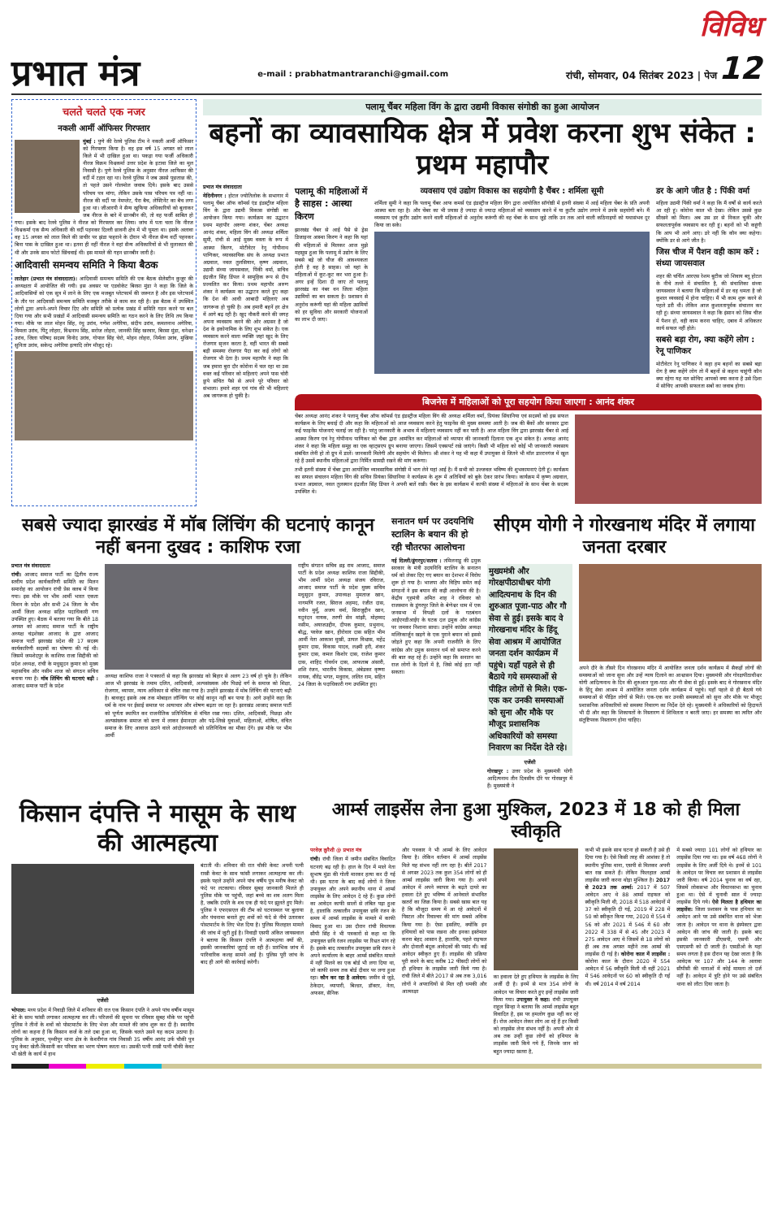प्रभात मंत्र
e-mail : prabhatmantraranchi@gmail.com
विविध
रांची, सोमवार, 04 सितंबर 2023 | पेज 12
चलते चलते एक नजर
नकली आर्मी ऑफिसर गिरफ्तार
मुंबई : पुणे की रेलवे पुलिस टीम ने नकली आर्मी ऑफिसर को गिरफ्तार किया है। वह इस वर्ष 15 अगस्त को लाल किले में भी दाखिल हुआ था। पकड़ा गया फर्जी अधिकारी नीरज विक्रम विश्वकर्मा उत्तर प्रदेश के इटावा जिले का मूल निवासी है। पुणे रेलवे पुलिस के अनुसार नीरज आफिसर की वर्दी में टहल रहा था। रेलवे पुलिस ने जब उससे पूछताछ की, तो पहले उसने गोलमोल जवाब दिये। इसके बाद उससे परिचय पत्र मांगा, लेकिन उसके पास परिचय पत्र नहीं था। नीरज की वर्दी पर नेमप्लेट, पैरा बैच, लेफ्टिनेंट का बैच लगा हुआ था। जीआरपी ने सैन्य खुफिया अधिकारियों को बुलाकर जब नीरज के बारे में छानबीन की, तो वह फर्जी साबित हो गया। इसके बाद रेलवे पुलिस ने नीरज को गिरफ्तार कर लिया। जांच में पता चला कि नीरज विश्वकर्मा एक सैन्य अधिकारी की वर्दी पहनकर दिल्ली छावनी क्षेत्र में भी घूमता था। इसके अलावा वह 15 अगस्त को लाल किले की प्राचीर पर झंडा फहराने के दौरान भी नीरज सैन्य वर्दी पहनकर बिना पास के दाखिल हुआ था। इतना ही नहीं नीरज ने वहां सैन्य अधिकारियों से भी मुलाकात की थी और उनके साथ फोटो खिंचवाई थी। इस मामले की गहन छानबीन जारी है।
आदिवासी समन्वय समिति ने किया बैठक
लातेहार (प्रभात मंत्र संवाददाता): आदिवासी समन्वय समिति की एक बैठक सेलेस्टीन कुजुर की अध्यक्षता में आयोजित की गयी। इस अवसर पर एडवोकेट बिरसा मुंडा ने कहा कि जिले के आदिवासियों को एक सूत्र में लाने के लिए एक मजबूत प्लेटफार्म की जरूरत है और इस प्लेटफार्म के तौर पर आदिवासी समन्वय समिति मजबूत तरीके से काम कर रही है। इस बैठक में उपस्थित लोगों द्वारा अपने-अपने विचार दिए और समिति को प्रत्येक प्रखंड में समिति गठन करने पर बल दिया गया और सभी प्रखंडों में आदिवासी समन्वय समिति का गठन करने के लिए तिथि तय किया गया। मौके पर लाल मोहन सिंह, रंथु उरांव, गणेश अगेरिया, संदीप उरांव, कमलनाथ अगेरिया, विमला उरांव, पिंटू लोहरा, विश्वनाथ सिंह, सरोज लोहरा, जानकी सिंह खरवार, बिरसा मुंडा, धनेश्वर उरांव, जिला परिषद सदस्य विनोद उरांव, गोपाल सिंह चेरो, मोहन लोहरा, निर्मला उरांव, मुखिया सुनिता उरांव, सकेन्द्र अगेरिया इत्यादि लोग मौजूद रहे।
पलामू चैंबर महिला विंग के द्वारा उद्यमी विकास संगोष्ठी का हुआ आयोजन
बहनों का व्यावसायिक क्षेत्र में प्रवेश करना शुभ संकेत : प्रथम महापौर
प्रभात मंत्र संवाददाता
मेदिनीनगर : होटल ज्योतिलोक के सभागार में पलामू चैंबर ऑफ कॉमर्स एंड इंडस्ट्रीज महिला विंग के द्वारा उद्यमी विकास संगोष्ठी का आयोजन किया गया। कार्यक्रम का उद्घाटन प्रथम महापौर अरुणा शंकर, चेंबर अध्यक्ष आनंद शंकर, महिला विंग की अध्यक्ष शर्मिला सूमी, रांची से आई मुख्य वक्ता के रूप में आस्था किरण, मोटीवेटर रेनू गोपीनाथ पाणिकर, व्यावसायिक संघ के अध्यक्ष प्रभात अग्रवाल, नवल तुलसियान, कृष्ण अग्रवाल, उद्यमी संध्या जायसवाल, पिंकी वर्मा, सचिव इंद्रजीत सिंह डिंपल ने सामूहिक रूप से दीप प्रज्वलित कर किया। प्रथम महापौर अरुण शंकर ने कार्यक्रम का उद्घाटन करते हुए कहा कि देश की आधी आबादी महिलाएं अब जागरूक हो चुकी है। अब हमारी बहनें हर क्षेत्र में आगे बढ़ रही है। खुद नौकरी करने की जगह अपना व्यवसाय करने की ओर अग्रसर है जो देश के इकोनामिक के लिए शुभ संकेत है। एक व्यवसाय करने वाला व्यक्ति जहां खुद के लिए रोजगार सृजन करता है, वहीं भारत की सबसे बड़ी समस्या रोजगार पैदा कर कई लोगों को रोजगार भी देता है। प्रथम महापौर ने कहा कि जब हमारा बुरा दौर कोरोना में चल रहा था उस वक्त कई परिवार को महिलाएं अपने पास चोरी छुपे संचित पैसे से अपने पूरे परिवार को संभाला। हमारे शहर एवं गांव की भी महिलाएं अब जागरूक हो चुकी है।
पलामू की महिलाओं में है साहस : आस्था किरण
झारखंड चैंबर से आई पैसे से ड्रेस डिजाइनर आस्था किरण ने कहा कि यहां की महिलाओं से मिलकर आज मुझे महसूस हुआ कि पलामू में उद्योग के लिए सबसे बड़े जो चीज की आवश्यकता होती है वह है साहस। जो यहां के महिलाओं में कूट-कूट कर भरा हुआ है। अगर इन्हें दिशा दी जाए तो पलामू झारखंड का नंबर वन जिला महिला उद्यमियों का बन सकता है। प्रशासन से अनुरोध करूंगी यहां की महिला उद्यमियों को हर सुविधा और सरकारी योजनाओं का लाभ दी जाए।
व्यवसाय एवं उद्योग विकास का सहयोगी है चैंबर : शर्मिला सूमी
शर्मिला सुमी ने कहा कि पलामू चैंबर आफ कमर्स एंड इंडस्ट्रीज महिला विंग द्वारा आयोजित सॉगोष्ठी में इतनी संख्या में आई महिला चेंबर के प्रति अपनी आस्था बता रहा है। और चेंबर का भी प्रयास है ज्यादा से ज्यादा महिलाओं को व्यवसाय करने में या कुटीर उद्योग लगाने में उनके सहयोगी बने। मैं व्यवसाय एवं कुटीर उद्योग करने वाली महिलाओं से अनुरोध करूंगी की वह चेंबर के साथ जुड़े ताकि उन तक आने वाली कठिनाइयों को यथासंभव दूर किया जा सके।
डर के आगे जीत है : पिंकी वर्मा
महिला उद्यमी पिंकी वर्मा ने कहा कि मैं वर्षों से कार्य करते आ रही हूं। कोरोना काल भी देखा। लेकिन उससे कुछ सीखने को मिला। अब उस डर से निकल चुकी और सफलतापूर्वक व्यवसाय कर रही हूं। बहनों को भी कहूंगी कि आप भी आगे आए। डरे नहीं कि कौन क्या कहेगा। क्योंकि डर से आगे जीत है।
जिस चीज में पैशन वही काम करें : संध्या जायसवाल
शहर की चर्चित आरएस रेशम बुटीक जो शिवाय ब्लू होटल के नीचे तल्ले में संचालित है, की संचालिका संध्या जायसवाल ने बताया कि महिलाओं में डर वह धमता है जो कुशल व्यवसाई में होना चाहिए। मैं भी काम शुरू करने से पहले डरी थी। लेकिन आज कुशलतापूर्वक संचालन कर रही हूं। संध्या जायसवाल ने कहा कि इंसान को जिस चीज में पैशन हो, वही काम करना चाहिए, दबाव में अधिकतर कार्य सफल नहीं होते।
सबसे बड़ा रोग, क्या कहेंगे लोग : रेनू पाणिकर
मोटीवेटर रेनू पाणिकर ने कहा हम बहनों का सबसे बड़ा रोग है क्या कहेंगे लोग तो मैं बहनों से कहना चाहूंगी कौन क्या रहेगा यह मत सोचिए आपको क्या करना है उसे दिशा में सोचिए आपकी सफलता सबों का जवाब होगा।
बिजनेस में महिलाओं को पूरा सहयोग किया जाएगा : आनंद शंकर
चेंबर अध्यक्ष आनंद शंकर ने पलामू चैंबर ऑफ कॉमर्स एंड इंडस्ट्रीज महिला विंग की अध्यक्ष शर्मिला वर्मा, प्रियंका सिंघानिया एवं सदस्यों को इस सफल कार्यक्रम के लिए बधाई दी और कहा कि महिलाओं को आज व्यवसाय करने हेतु फाइनेंस की मुख्य समस्या आती है। जब की बैंकों और सरकार द्वारा कई फाइनेंस योजनाएं चलाई जा रही है। परंतु जानकारी के अभाव में महिलाएं व्यवसाय नहीं कर पाती है। आज महिला विंग द्वारा झारखंड चैंबर से आई आस्था किरण एवं रेनू गोपीनाथ पाणिकर को चैंबर द्वारा आमंत्रित कर महिलाओं को व्यापार की जानकारी दिलाना एक शुभ संकेत है। अध्यक्ष आनंद शंकर ने कहा कि महिला समूह का एक व्हाट्सएप ग्रुप बनाया जाएगा। जिसमें एक्सपर्ट रखे जाएंगे। किसी भी महिला को कोई भी जानकारी व्यवसाय संबंधित लेनी हो तो ग्रुप में डालें। जानकारी मिलेगी और सहयोग भी मिलेगा। श्री शंकर ने यह भी कहा मैं उपायुक्त से जितने भी मॉल डाल्टनगंज में खुल रहे हैं उसमें स्थानीय महिलाओं द्वारा निर्मित सामग्री रखने की मांग करूंगा।
तभी इतनी संख्या में चेंबर द्वारा आयोजित व्यावसायिक संगोष्ठी में भाग लेने यहां आई है। मैं सभी को उज्जवल भविष्य की शुभकामनाएं देती हूं। कार्यक्रम का सफल संचालन महिला विंग की सचिन प्रियंका सिंघानिया ने कार्यक्रम के शुरू में अतिथियों को बुके देकर प्रारंभ किया। कार्यक्रम में कृष्ण अग्रवाल, प्रभात अग्रवाल, नवल तुलस्यान इंद्रजीत सिंह डिंपल ने अपनी बातें रखी। चैंबर के इस कार्यक्रम में काफी संख्या में महिलाओं के साथ चेंबर के सदस्य उपस्थित थे।
सबसे ज्यादा झारखंड में मॉब लिंचिंग की घटनाएं कानून नहीं बनना दुखद : काशिफ रजा
प्रभात मंत्र संवाददाता
रांची। आजाद समाज पार्टी का द्वितीय राज्य स्तरीय प्रदेश कार्यकारिणी समिति का मिलन समारोह का आयोजन रांची प्रेस क्लब में किया गया। इस मौके पर भीम आर्मी भारत एकता मिशन के प्रदेश और सभी 24 जिला के भीम आर्मी जिला अध्यक्ष सहित पदाधिकारी गण उपस्थित हुए। बैठक में बताया गया कि बीते 18 अगस्त को आजाद समाज पार्टी के राष्ट्रीय अध्यक्ष चंद्रशेखर आजाद के द्वारा आजाद समाज पार्टी झारखंड प्रदेश की 17 सदस्य कार्यकारिणी सदस्यों का घोषणा की गई थी। जिसमें जमशेदपुर के काशिफ राजा सिद्दीकी को प्रदेश अध्यक्ष, रांची के मधुसूदन कुमार को मुख्य महासचिव और नसीम शाज को संगठन सचिव बनाया गया है। मॉब लिंचिंग की घटनाएं बढ़ी : आजाद समाज पार्टी के प्रदेश
अध्यक्ष काशिफ राजा ने पत्रकारों से कहा कि झारखंड को बिहार से अलग 23 वर्ष हो चुके है। लेकिन आज भी झारखंड के तमाम दलित, आदिवासी, अल्पसंख्यक और पिछड़े वर्ग के समाज को शिक्षा, रोजगार, व्यापार, न्याय अधिकार से वंचित रखा गया है। उन्होंने झारखंड में मोब लिंचिंग की घटनाएं बढ़ी है। बावजूद इसके अब तक मोबाइल लॉन्चिंग पर कोई कानून नहीं बन पाया है। आगे उन्होंने कहा कि धर्म के नाम पर ईसाई समाज पर अत्याचार और शोषण बढ़ता जा रहा है। झारखंड आजाद समाज पार्टी को पूर्णता स्थापित कर राजनीतिक प्रतिनिधित्व से वंचित रखा गया। दलित, आदिवासी, पिछड़ा और अल्पसंख्यक समाज को सत्ता में लाकर ईमानदार और पढ़े-लिखे युवाओं, महिलाओं, शोषित, वंचित समाज के लिए आवाज उठाने वाले आंदोलनकारी को प्रतिनिधित्व का मौका देंगे। इस मौके पर भीम आर्मी
राष्ट्रीय संगठन सचिव व्रह्र राम आजाद, समाज पार्टी के प्रदेश अध्यक्ष काशिफ राजा सिद्दीकी, भीम आर्मी प्रदेश अध्यक्ष संजय रविराज, आजाद समाज पार्टी के प्रदेश मुख्य सचिव मधुसूदन कुमार, उपाध्यक्ष मुमताज खान, नागमणि रजत, सिराज अहमद, रंजीत दास, नवीन मुर्मू, अजय वर्मा, सिराजुद्दीन खान, यदुनंदन नायक, तरणी सेन मांझी, मोहम्मद नसीम, अयाजउद्दीन, दीपक कुमार, प्रभुनाथ, बौद्ध, परवेज खान, हीरोधार दास सहित भीम आर्मी नेता आकाश मुखी, उत्पल विश्वास, महेंद्र कुमार दास, विकास यादव, लक्ष्मी हरी, शंकर कुमार दास, कमल किशोर दास, राजेश कुमार दास, शाहिद गोवर्धन दास, आफताब अंसारी, शशि रंजन, भारतीय विकास, अंबेडकर कृष्णा नायक, वीरेंद्र भगत, मधुराव, ललित राम, सहित 24 जिला के पदाधिकारी गण उपस्थित हुए।
सनातन धर्म पर उदयनिधि स्टालिन के बयान की हो रही चौतरफा आलोचना
नई दिल्ली/डूंगरपुर/सतना : तमिलनाडु की द्रमुक सरकार के मंत्री उदयनिधि स्टालिन के सनातन धर्म को लेकर दिए गए बयान का देशभर में विरोध शुरू हो गया है। भाजपा और विहिप समेत कई संगठनों ने इस बयान की कड़ी आलोचना की है। केंद्रीय गृहमंत्री अमित शाह ने रविवार को राजस्थान के डूंगरपुर जिले के बेणेश्वर धाम में एक जनसभा में विपक्षी दलों के गठबंधन आईएनडीआईए के घटक दल द्रमुक और कांग्रेस पर जमकर निशाना साधा। उन्होंने कांग्रेस अध्यक्ष मल्लिकार्जुन खड़गे के एक पुराने बयान को इससे जोड़ते हुए कहा कि अपनी राजनीति के लिए कांग्रेस और द्रमुक सनातन धर्म को समाप्त करने की बात कह रहे हैं। उन्होंने कहा कि सनातन का राज लोगों के दिलों में है, जिसे कोई हटा नहीं सकता।
सीएम योगी ने गोरखनाथ मंदिर में लगाया जनता दरबार
मुख्यमंत्री और गोरक्षपीठाधीश्वर योगी आदित्यनाथ के दिन की शुरुआत पूजा-पाठ और गौ सेवा से हुई। इसके बाद वे गोरखनाथ मंदिर के हिंदू सेवा आश्रम में आयोजित जनता दर्शन कार्यक्रम में पहुंचे। यहाँ पहले से ही बैठाये गये समस्याओं से पीड़ित लोगों से मिले। एक-एक कर उनकी समस्याओं को सुना और मौके पर मौजूद प्रशासनिक अधिकारियों को समस्या निवारण का निर्देश देते रहे।
एजेंसी
गोरखपुर : उत्तर प्रदेश के मुख्यमंत्री योगी आदित्यनाथ तीन दिवसीय दौरे पर गोरखपुर में हैं। मुख्यमंत्री ने
अपने दौरे के तीसरे दिन गोरखनाथ मंदिर में आयोजित जनता दर्शन कार्यक्रम में सैकड़ों लोगों की समस्याओं को जाना सुना और उन्हें न्याय दिलाने का आश्वासन दिया। मुख्यमंत्री और गोरक्षपीठाधीश्वर योगी आदित्यनाथ के दिन की शुरुआत पूजा-पाठ और गौ सेवा से हुई। इसके बाद वे गोरखनाथ मंदिर के हिंदू सेवा आश्रम में आयोजित जनता दर्शन कार्यक्रम में पहुंचे। यहाँ पहले से ही बैठाये गये समस्याओं से पीड़ित लोगों से मिले। एक-एक कर उनकी समस्याओं को सुना और मौके पर मौजूद प्रशासनिक अधिकारियों को समस्या निवारण का निर्देश देते रहे। मुख्यमंत्री ने अधिकारियों को हिदायतें भी दी और कहा कि शिकायतों के निस्तारण में शिथिलता न बरती जाए। हर समस्या का त्वरित और संतुष्टिपरक निस्तारण होना चाहिए।
किसान दंपत्ति ने मासूम के साथ की आत्महत्या
एजेंसी
भोपाल: मध्य प्रदेश में निवाड़ी जिले में शनिवार की रात एक किसान दंपति ने अपने पांच वर्षीय मासूम बेटे के साथ फांसी लगाकर आत्महत्या कर ली। परिजनों की सूचना पर रविवार सुबह मौके पर पहुंची पुलिस ने तीनों के शवों को पोस्टमार्टम के लिए भेजा और मामले की जांच शुरू कर दी है। स्थानीय लोगों का कहना है कि किसान कर्ज के तले दबा हुआ था, जिसके चलते उसने यह कदम उठाया है। पुलिस के अनुसार, पृथ्वीपुर थाना क्षेत्र के केशरीगंज गांव निवासी 35 वर्षीय आनंद उर्फ चौकी पुत्र प्रभु केवट खेती-किसानी कर परिवार का भरण पोषण करता था। उसकी पत्नी राखी पत्नी चौकी केवट भी खेती के कार्य में हाथ
बंटाती थी। शनिवार की रात चौकी केवट अपनी पत्नी राखी केवट के साथ फांसी लगाकर आत्महत्या कर ली। इसके पहले उन्होंने अपने पांच वर्षीय पुत्र मनीष केवट को फंदे पर लटकाया। रविवार सुबह जानकारी मिलते ही पुलिस मौके पर पहुंची, जहां बच्चे का शव अलग मिला है, जबकि दंपति के शव एक ही फंदे पर झूलते हुए मिले। पुलिस ने एफएसएल की टीम को घटनास्थल पर बुलाया और पंचनामा बनाते हुए शवों को फंदे से नीचे उतारकर पोस्टमार्टम के लिए भेज दिया है। पुलिस फिलहाल मामले की जांच में जुटी हुई है। निवाड़ी एसपी अंकित जायसवाल ने बताया कि किसान दंपत्ति ने आत्महत्या क्यों की, इसकी जानकारियां जुटाई जा रही हैं। प्रारंभिक जांच में पारिवारिक कलह सामने आई है। पुलिस पूरी जांच के बाद ही आगे की कार्रवाई करेगी।
आर्म्स लाइसेंस लेना हुआ मुश्किल, 2023 में 18 को ही मिला स्वीकृति
परवेज़ क़ुरैशी @ प्रभात मंत्र
रांची। रांची जिला में जमीन संबंधित विवादित घटनाएं बढ़ रही है। हाल के दिन में माले नेता सुभाष मुंडा की गोली मारकर हत्या कर दी गई थी। इस घटना के बाद कई लोगों ने जिला उपायुक्त और अपने स्थानीय थाना में आर्म्स लाइसेंस के लिए आवेदन दे रहे हैं। कुछ लोगों का आवेदन काफी सालों से लंबित पड़ा हुआ है, हालांकि तत्कालीन उपायुक्त छवि रंजन के समय में आर्म्स लाइसेंस के मामले में काफी विवाद हुआ था। उस दौरान रांची विधायक सीपी सिंह ने भी पत्रकारों से कहा था कि उपायुक्त छवि रंजन लाइसेंस पर रिश्वत मांग रहे हैं। इसके बाद तत्कालीन उपायुक्त छवि रंजन ने अपने कार्यालय के बाहर आर्म्स संबंधित मामले में नहीं मिलने का एक बोर्ड भी लगा दिया था, जो काफी समय तक बोर्ड दीवार पर लगा हुआ रहा। कौन कर रहा है आवेदन: जमीन से जुड़े, ठेकेदार, व्यापारी, बिल्डर, डॉक्टर, नेता, अफसर, सैनिक
और पत्रकार ने भी आर्म्स के लिए आवेदन किया है। लेकिन वर्तमान में आर्म्स लाइसेंस मिले यह संभव नहीं लग रहा है। बीतें 2017 से अगस्त 2023 तक कुल 354 लोगों को ही आर्म्स लाइसेंस जारी किया गया है। अपने आवेदन में अपने व्यापार के बढ़ते दायरे का हवाला देते हुए भविष्य में आनेवाले संभावित खतरों का जिक्र किया है। सबसे खास बात यह है कि मौजूदा समय में आ रहे आवेदनों में पिस्टल और रिवाल्वर की मांग सबसे अधिक किया गया है। ऐसा इसलिए, क्योंकि इन हथियारों को पास रखना और इनका इस्तेमाल करना बेहद आसान है, हालांकि, पहले राइफल और दोनाली बंदूक आवेदकों की पसंद थी। कई आवेदन स्वीकृत हुए हैं। लाइसेंस की प्रक्रिया पूरी करने के बाद करीब 12 फीसदी लोगों को ही हथियार के लाइसेंस जारी किये गया है। रांची जिले में बीते 2017 से अब तक 3,016 लोगों ने अपराधियों से मिल रही धमकी और आत्मरक्षा
का हवाला देते हुए हथियार के लाइसेंस के लिए अर्जी दी है। इनमें से मात्र 354 लोगों के आवेदन पर विचार करते हुए इन्हें लाइसेंस जारी किया गया। उपायुक्त ने कहा: रांची उपायुक्त राहुल सिन्हा ने बताया कि आर्म्स लाइसेंस बहुत विवादित है, इस पर हमलोग कुछ नहीं कर रहे हैं। रोज आवेदन लेकर लोग आ रहे हैं हर किसी को लाइसेंस लेना संभव नहीं है। अपनी ओर से अब तक उन्हीं कुछ लोगों को हथियार के लाइसेंस जारी किये गये हैं, जिनके जान को बहुत ज्यादा खतरा है,
कभी भी इसके साथ घटना हो सकती है उसे ही दिया गया है। ऐसे किसी तरह की आशंका है तो स्थानीय पुलिस थाना, एसपी से मिलकर अपनी बात रख सकते हैं। लेकिन फिलहाल आर्म्स लाइसेंस जारी करना थोड़ा मुश्किल है। 2017 से 2023 तक आर्म्स: 2017 में 507 आवेदन आए थे 88 आर्म्स राइफल को स्वीकृति मिली थी, 2018 में 518 आवेदनों में 37 को स्वीकृति दी गई, 2019 में 228 में 50 को स्वीकृत किया गया, 2020 में 554 में 56 को और 2021 में 546 में 60 और 2022 में 338 में से 45 और 2023 में 275 आवेदन आए थे जिसमें से 18 लोगों को ही अब तक अगस्त महीने तक आर्म्स की लाइसेंस दी गई है। कोरोना काल में लाइसेंस : कोरोना काल के दौरान 2020 में 554 आवेदन में 56 स्वीकृति मिली थी वहीं 2021 में 546 आवेदनों पर 60 को स्वीकृति दी गई थी। वर्ष 2014 में वर्ष 2014
में सबसे ज्यादा 101 लोगों को हथियार का लाइसेंस दिया गया था। इस वर्ष 468 लोगों ने लाइसेंस के लिए अर्जी दिये थे। इनमें से 101 के आवेदन पर विचार कर प्रशासन से लाइसेंस जारी किया। वर्ष 2014 चुनाव का वर्ष रहा, जिसमें लोकसभा और विधानसभा का चुनाव हुआ था। ऐसे में चुनावी साल में ज्यादा लाइसेंस दिये गये। ऐसे मिलता है हथियार का लाइसेंस: जिला प्रशासन के पास हथियार का आवेदन आने पर उसे संबंधित थाना को भेजा जाता है। आवेदन पर थाना के इंस्पेक्टर द्वारा आवेदन की जांच की जाती है। इसके बाद इसकी जानकारी डीएसपी, एसपी और एसएसपी को दी जाती है। एसडीओ के यहां समय लगता है इस दौरान यह देखा जाता है कि आवेदक पर 107 और 144 के अलावा सीपीसी की धाराओं में कोई मामला तो दर्ज नहीं है। आवेदन में त्रुटि होने पर उसे संबंधित थाना को लौटा दिया जाता है।